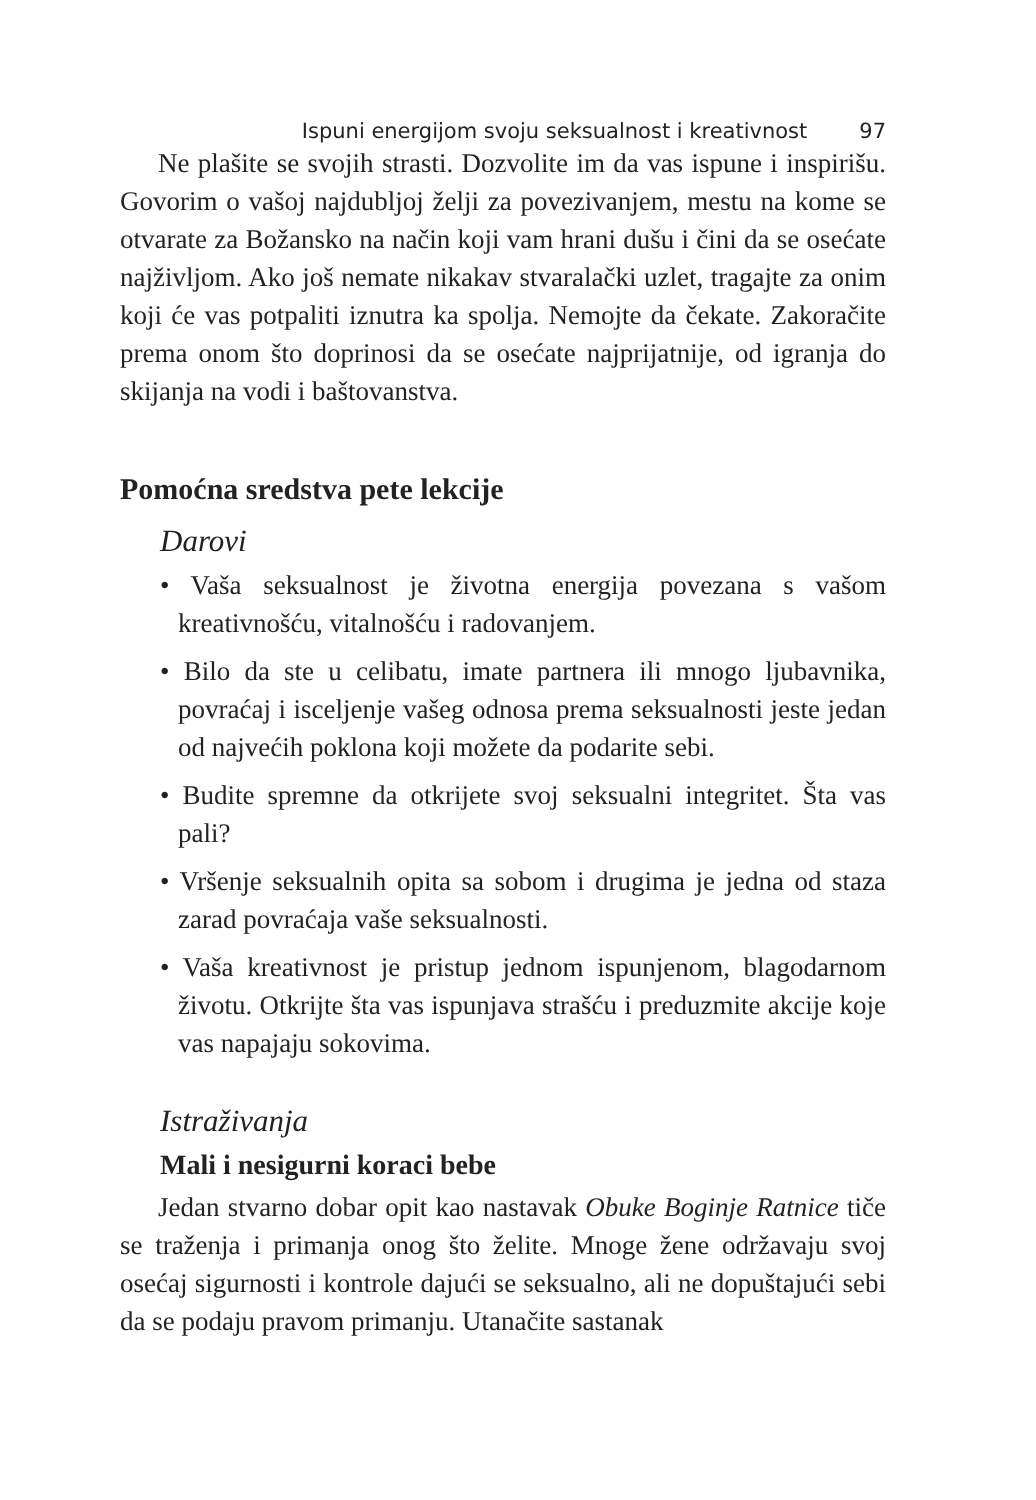Ispuni energijom svoju seksualnost i kreativnost 97
Ne plašite se svojih strasti. Dozvolite im da vas ispune i inspirišu. Govorim o vašoj najdubljoj želji za povezivanjem, mestu na kome se otvarate za Božansko na način koji vam hrani dušu i čini da se osećate najživljom. Ako još nemate nikakav stvaralački uzlet, tragajte za onim koji će vas potpaliti iznutra ka spolja. Nemojte da čekate. Zakoračite prema onom što doprinosi da se osećate najprijatnije, od igranja do skijanja na vodi i baštovanstva.
Pomoćna sredstva pete lekcije
Darovi
• Vaša seksualnost je životna energija povezana s vašom kreativnošću, vitalnošću i radovanjem.
• Bilo da ste u celibatu, imate partnera ili mnogo ljubavnika, povraćaj i isceljenje vašeg odnosa prema seksualnosti jeste jedan od najvećih poklona koji možete da podarite sebi.
• Budite spremne da otkrijete svoj seksualni integritet. Šta vas pali?
• Vršenje seksualnih opita sa sobom i drugima je jedna od staza zarad povraćaja vaše seksualnosti.
• Vaša kreativnost je pristup jednom ispunjenom, blagodarnom životu. Otkrijte šta vas ispunjava strašću i preduzmite akcije koje vas napajaju sokovima.
Istraživanja
Mali i nesigurni koraci bebe
Jedan stvarno dobar opit kao nastavak Obuke Boginje Ratnice tiče se traženja i primanja onog što želite. Mnoge žene održavaju svoj osećaj sigurnosti i kontrole dajući se seksualno, ali ne dopuštajući sebi da se podaju pravom primanju. Utanačite sastanak